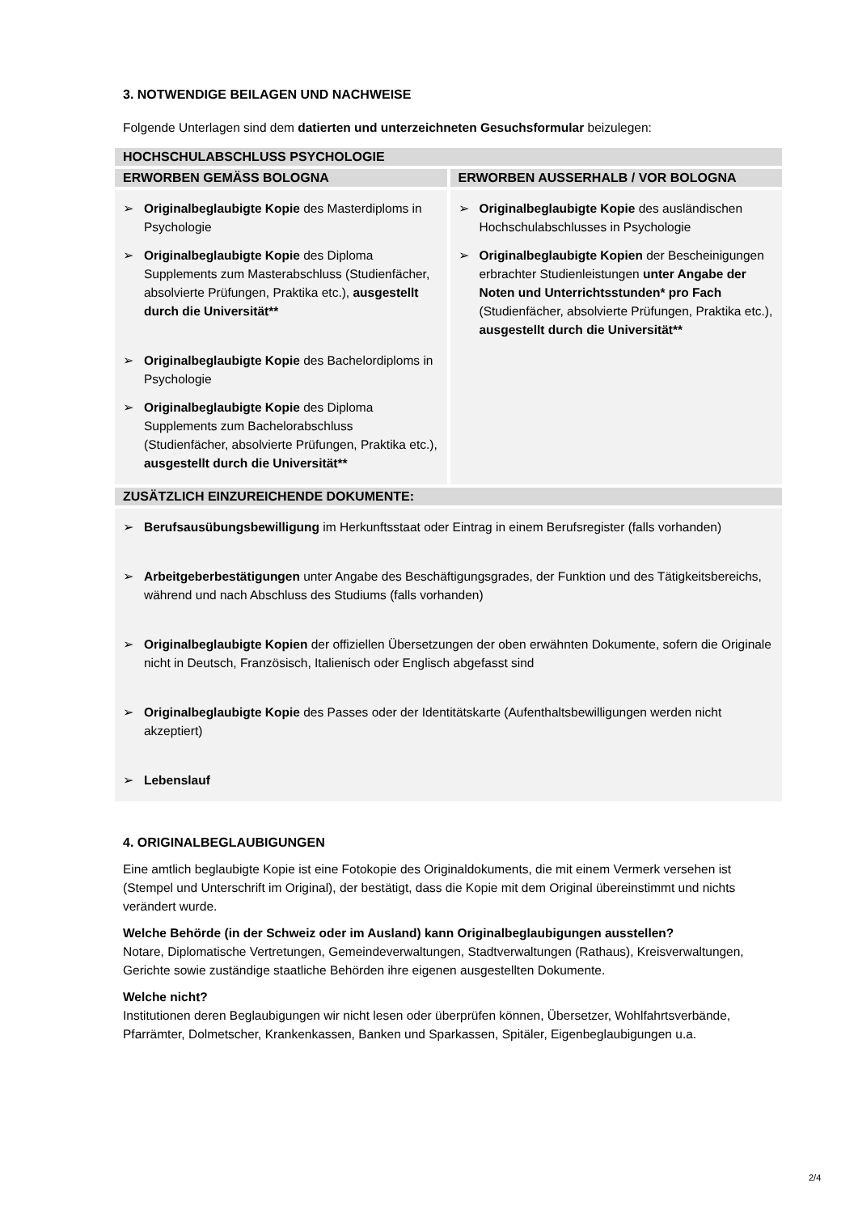3. NOTWENDIGE BEILAGEN UND NACHWEISE
Folgende Unterlagen sind dem datierten und unterzeichneten Gesuchsformular beizulegen:
| HOCHSCHULABSCHLUSS PSYCHOLOGIE | |
| --- | --- |
| ERWORBEN GEMÄSS BOLOGNA | ERWORBEN AUSSERHALB / VOR BOLOGNA |
| ➢ Originalbeglaubigte Kopie des Masterdiploms in Psychologie ➢ Originalbeglaubigte Kopie des Diploma Supplements zum Masterabschluss (Studienfächer, absolvierte Prüfungen, Praktika etc.), ausgestellt durch die Universität** ➢ Originalbeglaubigte Kopie des Bachelordiploms in Psychologie ➢ Originalbeglaubigte Kopie des Diploma Supplements zum Bachelorabschluss (Studienfächer, absolvierte Prüfungen, Praktika etc.), ausgestellt durch die Universität** | ➢ Originalbeglaubigte Kopie des ausländischen Hochschulabschlusses in Psychologie ➢ Originalbeglaubigte Kopien der Bescheinigungen erbrachter Studienleistungen unter Angabe der Noten und Unterrichtsstunden* pro Fach (Studienfächer, absolvierte Prüfungen, Praktika etc.), ausgestellt durch die Universität** |
| ZUSÄTZLICH EINZUREICHENDE DOKUMENTE: | |
| ➢ Berufsausübungsbewilligung im Herkunftsstaat oder Eintrag in einem Berufsregister (falls vorhanden) ➢ Arbeitgeberbestätigungen unter Angabe des Beschäftigungsgrades, der Funktion und des Tätigkeitsbereichs, während und nach Abschluss des Studiums (falls vorhanden) ➢ Originalbeglaubigte Kopien der offiziellen Übersetzungen der oben erwähnten Dokumente, sofern die Originale nicht in Deutsch, Französisch, Italienisch oder Englisch abgefasst sind ➢ Originalbeglaubigte Kopie des Passes oder der Identitätskarte (Aufenthaltsbewilligungen werden nicht akzeptiert) ➢ Lebenslauf | |
4. ORIGINALBEGLAUBIGUNGEN
Eine amtlich beglaubigte Kopie ist eine Fotokopie des Originaldokuments, die mit einem Vermerk versehen ist (Stempel und Unterschrift im Original), der bestätigt, dass die Kopie mit dem Original übereinstimmt und nichts verändert wurde.
Welche Behörde (in der Schweiz oder im Ausland) kann Originalbeglaubigungen ausstellen?
Notare, Diplomatische Vertretungen, Gemeindeverwaltungen, Stadtverwaltungen (Rathaus), Kreisverwaltungen, Gerichte sowie zuständige staatliche Behörden ihre eigenen ausgestellten Dokumente.
Welche nicht?
Institutionen deren Beglaubigungen wir nicht lesen oder überprüfen können, Übersetzer, Wohlfahrtsverbände, Pfarrämter, Dolmetscher, Krankenkassen, Banken und Sparkassen, Spitäler, Eigenbeglaubigungen u.a.
2/4